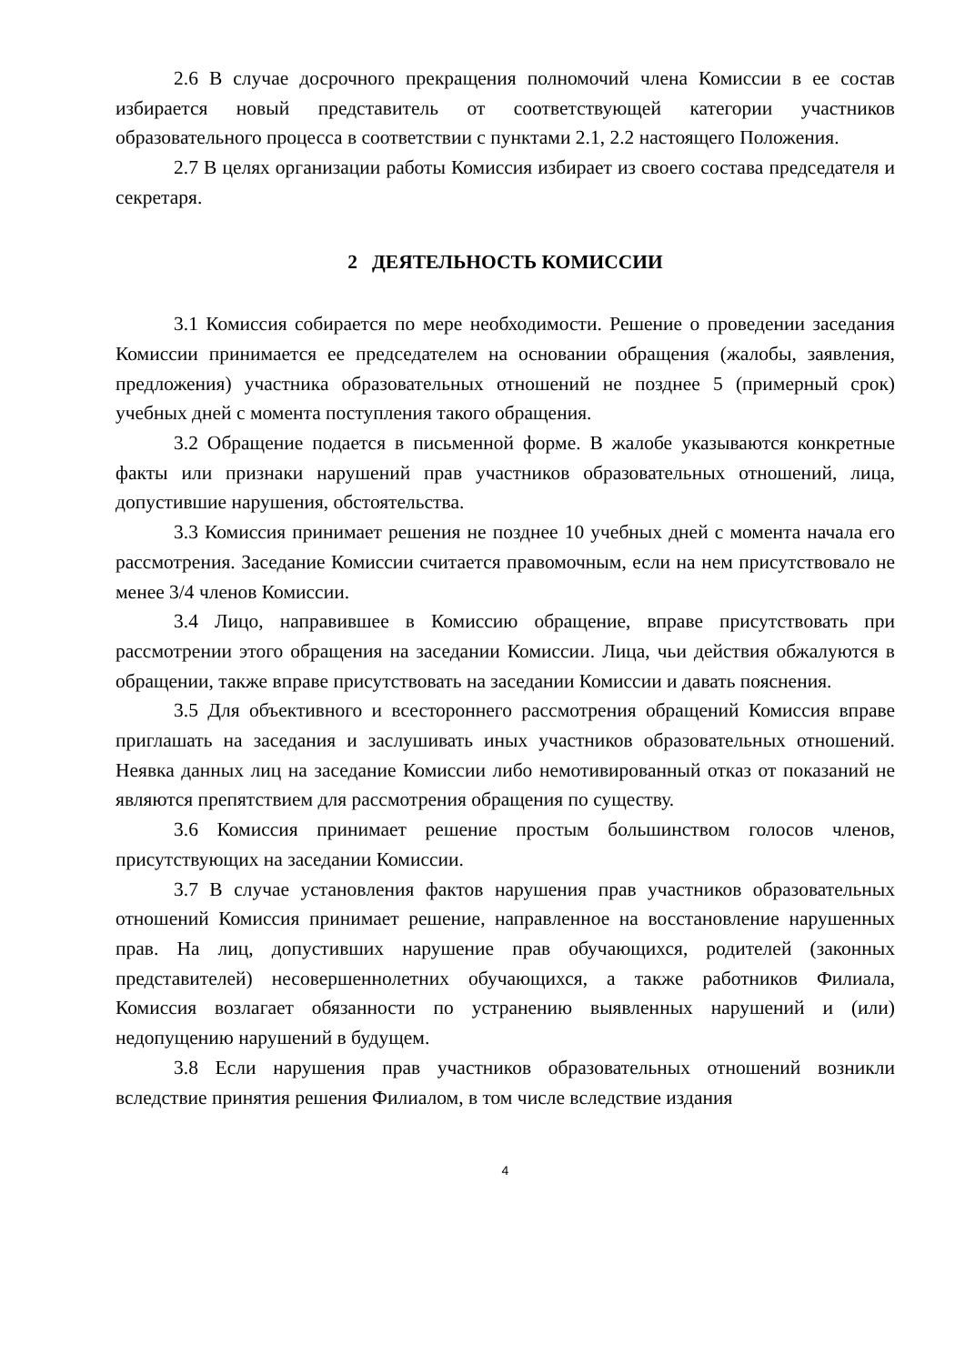2.6 В случае досрочного прекращения полномочий члена Комиссии в ее состав избирается новый представитель от соответствующей категории участников образовательного процесса в соответствии с пунктами 2.1, 2.2 настоящего Положения.
2.7 В целях организации работы Комиссия избирает из своего состава председателя и секретаря.
2 ДЕЯТЕЛЬНОСТЬ КОМИССИИ
3.1 Комиссия собирается по мере необходимости. Решение о проведении заседания Комиссии принимается ее председателем на основании обращения (жалобы, заявления, предложения) участника образовательных отношений не позднее 5 (примерный срок) учебных дней с момента поступления такого обращения.
3.2 Обращение подается в письменной форме. В жалобе указываются конкретные факты или признаки нарушений прав участников образовательных отношений, лица, допустившие нарушения, обстоятельства.
3.3 Комиссия принимает решения не позднее 10 учебных дней с момента начала его рассмотрения. Заседание Комиссии считается правомочным, если на нем присутствовало не менее 3/4 членов Комиссии.
3.4 Лицо, направившее в Комиссию обращение, вправе присутствовать при рассмотрении этого обращения на заседании Комиссии. Лица, чьи действия обжалуются в обращении, также вправе присутствовать на заседании Комиссии и давать пояснения.
3.5 Для объективного и всестороннего рассмотрения обращений Комиссия вправе приглашать на заседания и заслушивать иных участников образовательных отношений. Неявка данных лиц на заседание Комиссии либо немотивированный отказ от показаний не являются препятствием для рассмотрения обращения по существу.
3.6 Комиссия принимает решение простым большинством голосов членов, присутствующих на заседании Комиссии.
3.7 В случае установления фактов нарушения прав участников образовательных отношений Комиссия принимает решение, направленное на восстановление нарушенных прав. На лиц, допустивших нарушение прав обучающихся, родителей (законных представителей) несовершеннолетних обучающихся, а также работников Филиала, Комиссия возлагает обязанности по устранению выявленных нарушений и (или) недопущению нарушений в будущем.
3.8 Если нарушения прав участников образовательных отношений возникли вследствие принятия решения Филиалом, в том числе вследствие издания
4